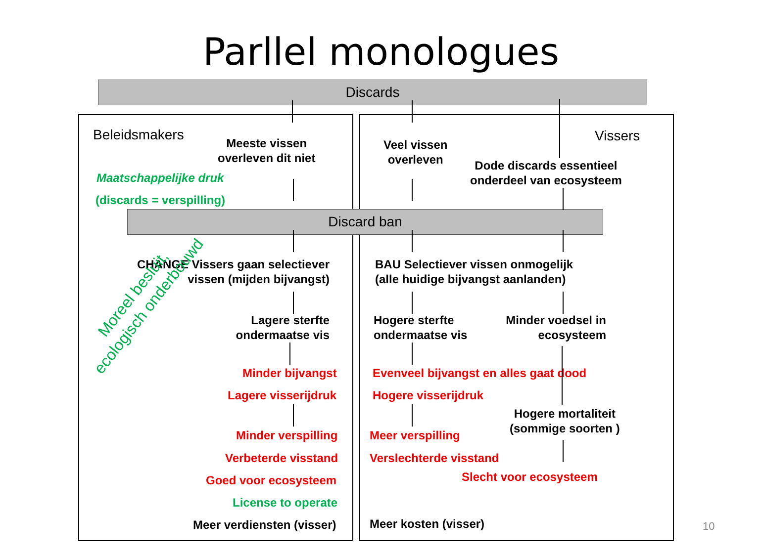Parllel monologues
Discards
Beleidsmakers Vissers
Meeste vissen
overleven dit niet
Veel vissen
overleven
Dode discards essentieel
onderdeel van ecosysteem
Maatschappelijke druk
(discards = verspilling)
Discard ban
CHANGE Vissers gaan selectiever
vissen (mijden bijvangst)
BAU Selectiever vissen onmogelijk
(alle huidige bijvangst aanlanden)
Lagere sterfte
ondermaatse vis
Hogere sterfte
ondermaatse vis
Minder voedsel in
ecosysteem
Minder bijvangst
Evenveel bijvangst en alles gaat dood
Lagere visserijdruk Hogere visserijdruk
Hogere mortaliteit
(sommige soorten )
Minder verspilling Meer verspilling
Verbeterde visstand Verslechterde visstand
Slecht voor ecosysteem
Goed voor ecosysteem
License to operate
Meer verdiensten (visser) Meer kosten (visser)
Moreel besluit,
ecologisch onderbouwd
10